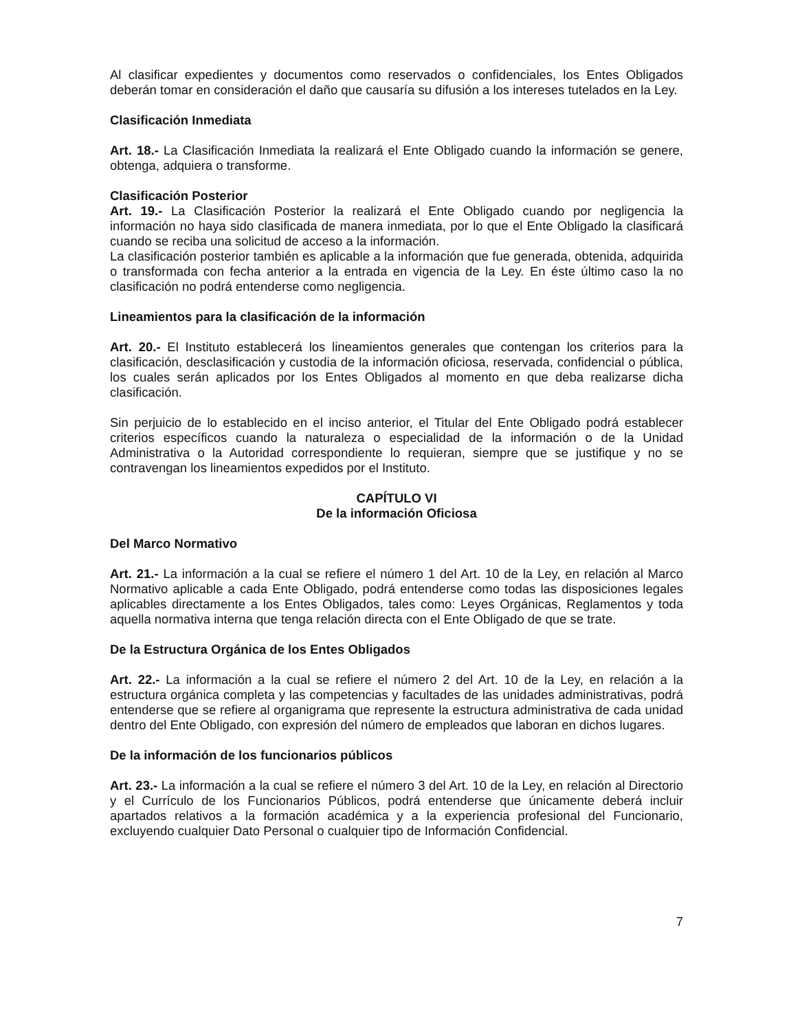Al clasificar expedientes y documentos como reservados o confidenciales, los Entes Obligados deberán tomar en consideración el daño que causaría su difusión a los intereses tutelados en la Ley.
Clasificación Inmediata
Art. 18.- La Clasificación Inmediata la realizará el Ente Obligado cuando la información se genere, obtenga, adquiera o transforme.
Clasificación Posterior
Art. 19.- La Clasificación Posterior la realizará el Ente Obligado cuando por negligencia la información no haya sido clasificada de manera inmediata, por lo que el Ente Obligado la clasificará cuando se reciba una solicitud de acceso a la información.
La clasificación posterior también es aplicable a la información que fue generada, obtenida, adquirida o transformada con fecha anterior a la entrada en vigencia de la Ley. En éste último caso la no clasificación no podrá entenderse como negligencia.
Lineamientos para la clasificación de la información
Art. 20.- El Instituto establecerá los lineamientos generales que contengan los criterios para la clasificación, desclasificación y custodia de la información oficiosa, reservada, confidencial o pública, los cuales serán aplicados por los Entes Obligados al momento en que deba realizarse dicha clasificación.
Sin perjuicio de lo establecido en el inciso anterior, el Titular del Ente Obligado podrá establecer criterios específicos cuando la naturaleza o especialidad de la información o de la Unidad Administrativa o la Autoridad correspondiente lo requieran, siempre que se justifique y no se contravengan los lineamientos expedidos por el Instituto.
CAPÍTULO VI
De la información Oficiosa
Del Marco Normativo
Art. 21.- La información a la cual se refiere el número 1 del Art. 10 de la Ley, en relación al Marco Normativo aplicable a cada Ente Obligado, podrá entenderse como todas las disposiciones legales aplicables directamente a los Entes Obligados, tales como: Leyes Orgánicas, Reglamentos y toda aquella normativa interna que tenga relación directa con el Ente Obligado de que se trate.
De la Estructura Orgánica de los Entes Obligados
Art. 22.- La información a la cual se refiere el número 2 del Art. 10 de la Ley, en relación a la estructura orgánica completa y las competencias y facultades de las unidades administrativas, podrá entenderse que se refiere al organigrama que represente la estructura administrativa de cada unidad dentro del Ente Obligado, con expresión del número de empleados que laboran en dichos lugares.
De la información de los funcionarios públicos
Art. 23.- La información a la cual se refiere el número 3 del Art. 10 de la Ley, en relación al Directorio y el Currículo de los Funcionarios Públicos, podrá entenderse que únicamente deberá incluir apartados relativos a la formación académica y a la experiencia profesional del Funcionario, excluyendo cualquier Dato Personal o cualquier tipo de Información Confidencial.
7